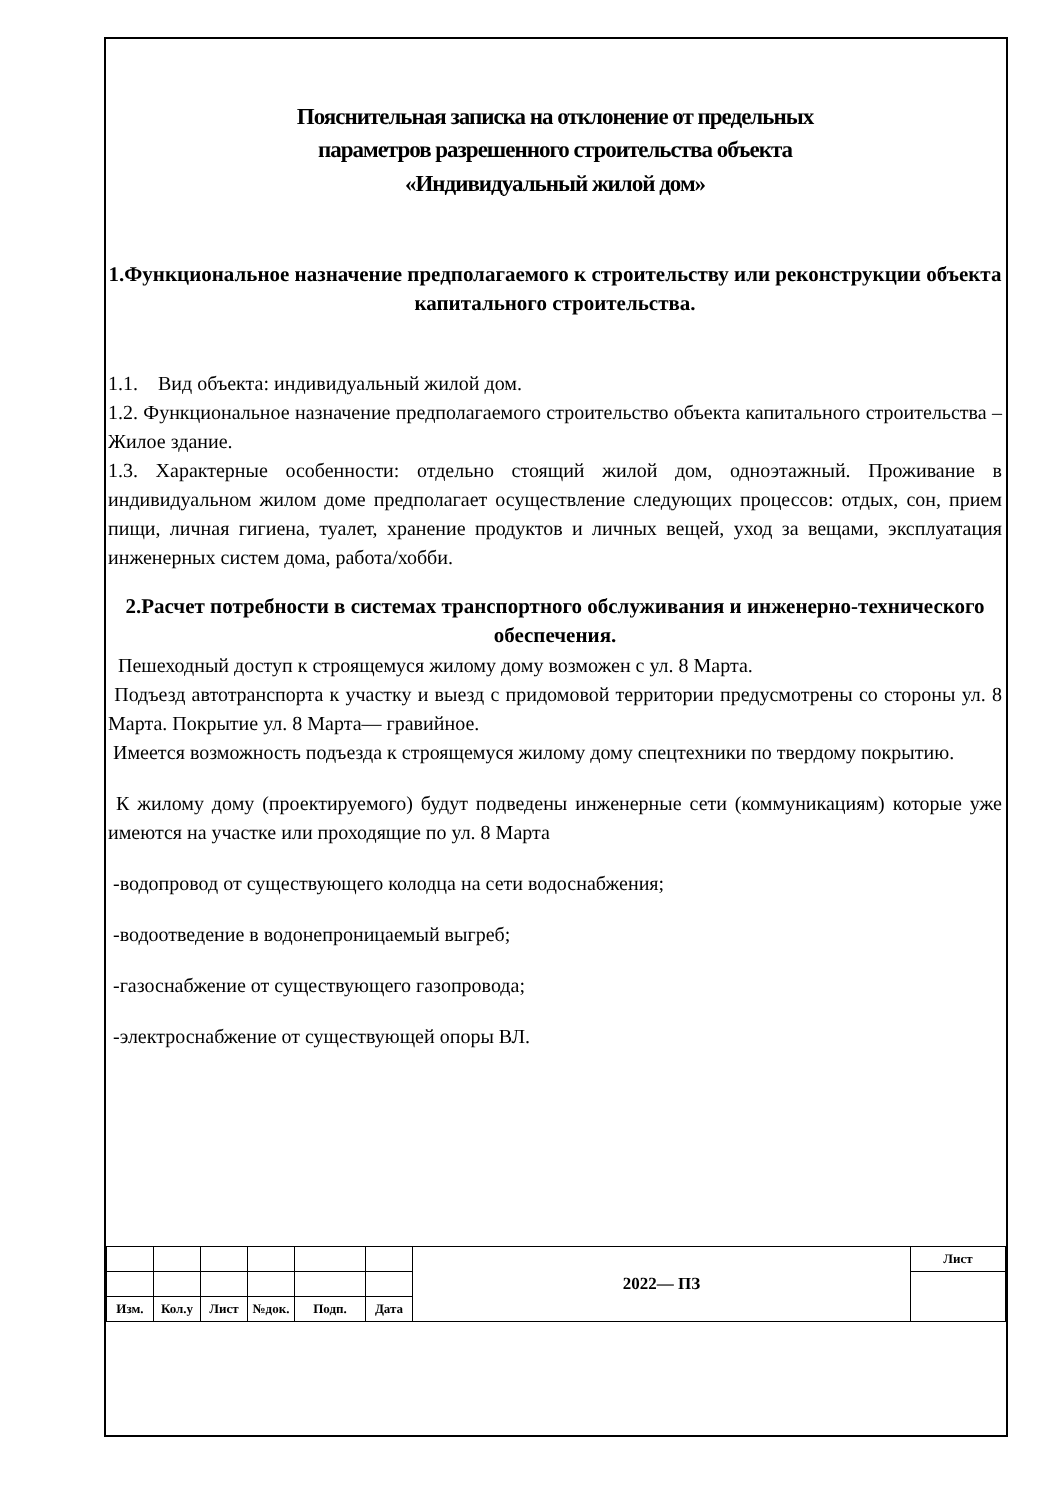Пояснительная записка на отклонение от предельных
параметров разрешенного строительства объекта
«Индивидуальный жилой дом»
1.Функциональное назначение предполагаемого к строительству или реконструкции объекта капитального строительства.
1.1. Вид объекта: индивидуальный жилой дом.
1.2. Функциональное назначение предполагаемого строительство объекта капитального строительства – Жилое здание.
1.3. Характерные особенности: отдельно стоящий жилой дом, одноэтажный. Проживание в индивидуальном жилом доме предполагает осуществление следующих процессов: отдых, сон, прием пищи, личная гигиена, туалет, хранение продуктов и личных вещей, уход за вещами, эксплуатация инженерных систем дома, работа/хобби.
2.Расчет потребности в системах транспортного обслуживания и инженерно-технического обеспечения.
Пешеходный доступ к строящемуся жилому дому возможен с ул. 8 Марта.
Подъезд автотранспорта к участку и выезд с придомовой территории предусмотрены со стороны ул. 8 Марта. Покрытие ул. 8 Марта— гравийное.
Имеется возможность подъезда к строящемуся жилому дому спецтехники по твердому покрытию.
К жилому дому (проектируемого) будут подведены инженерные сети (коммуникациям) которые уже имеются на участке или проходящие по ул. 8 Марта
-водопровод от существующего колодца на сети водоснабжения;
-водоотведение в водонепроницаемый выгреб;
-газоснабжение от существующего газопровода;
-электроснабжение от существующей опоры ВЛ.
| | | | | | | 2022— ПЗ | Лист |
| Изм. | Кол.у | Лист | №док. | Подп. | Дата | | |